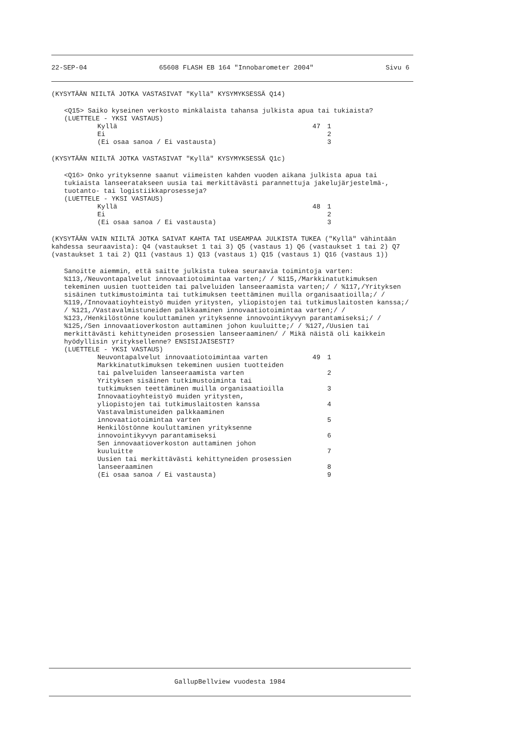22-SEP-04 65608 FLASH EB 164 "Innobarometer 2004" Sivu 6
(KYSYTÄÄN NIILTÄ JOTKA VASTASIVAT "Kyllä" KYSYMYKSESSÄ Q14)
<Q15> Saiko kyseinen verkosto minkälaista tahansa julkista apua tai tukiaista?
(LUETTELE - YKSI VASTAUS)
Kyllä 47 1
Ei 2
(Ei osaa sanoa / Ei vastausta) 3
(KYSYTÄÄN NIILTÄ JOTKA VASTASIVAT "Kyllä" KYSYMYKSESSÄ Q1c)
<Q16> Onko yrityksenne saanut viimeisten kahden vuoden aikana julkista apua tai tukiaista lanseeratakseen uusia tai merkittävästi parannettuja jakelujärjestelmä-, tuotanto- tai logistiikkaprosesseja?
(LUETTELE - YKSI VASTAUS)
Kyllä 48 1
Ei 2
(Ei osaa sanoa / Ei vastausta) 3
(KYSYTÄÄN VAIN NIILTÄ JOTKA SAIVAT KAHTA TAI USEAMPAA JULKISTA TUKEA ("Kyllä" vähintään kahdessa seuraavista): Q4 (vastaukset 1 tai 3) Q5 (vastaus 1) Q6 (vastaukset 1 tai 2) Q7 (vastaukset 1 tai 2) Q11 (vastaus 1) Q13 (vastaus 1) Q15 (vastaus 1) Q16 (vastaus 1))
Sanoitte aiemmin, että saitte julkista tukea seuraavia toimintoja varten: %113,/Neuvontapalvelut innovaatiotoimintaa varten;/ / %115,/Markkinatutkimuksen tekeminen uusien tuotteiden tai palveluiden lanseeraamista varten;/ / %117,/Yrityksen sisäinen tutkimustoiminta tai tutkimuksen teettäminen muilla organisaatioilla;/ / %119,/Innovaatioyhteistyö muiden yritysten, yliopistojen tai tutkimuslaitosten kanssa;/ / %121,/Vastavalmistuneiden palkkaaminen innovaatiotoimintaa varten;/ / %123,/Henkilöstönne kouluttaminen yrityksenne innovointikyvyn parantamiseksi;/ / %125,/Sen innovaatioverkoston auttaminen johon kuuluitte;/ / %127,/Uusien tai merkittävästi kehittyneiden prosessien lanseeraaminen/ / Mikä näistä oli kaikkein hyödyllisin yrityksellenne? ENSISIJAISESTI?
(LUETTELE - YKSI VASTAUS)
Neuvontapalvelut innovaatiotoimintaa varten 49 1
Markkinatutkimuksen tekeminen uusien tuotteiden
tai palveluiden lanseeraamista varten
2
Yrityksen sisäinen tutkimustoiminta tai
tutkimuksen teettäminen muilla organisaatioilla
3
Innovaatioyhteistyö muiden yritysten,
yliopistojen tai tutkimuslaitosten kanssa
4
Vastavalmistuneiden palkkaaminen
innovaatiotoimintaa varten
5
Henkilöstönne kouluttaminen yrityksenne
innovointikyvyn parantamiseksi
6
Sen innovaatioverkoston auttaminen johon
kuuluitte
7
Uusien tai merkittävästi kehittyneiden prosessien
lanseeraaminen
8
(Ei osaa sanoa / Ei vastausta) 9
GallupBellview vuodesta 1984